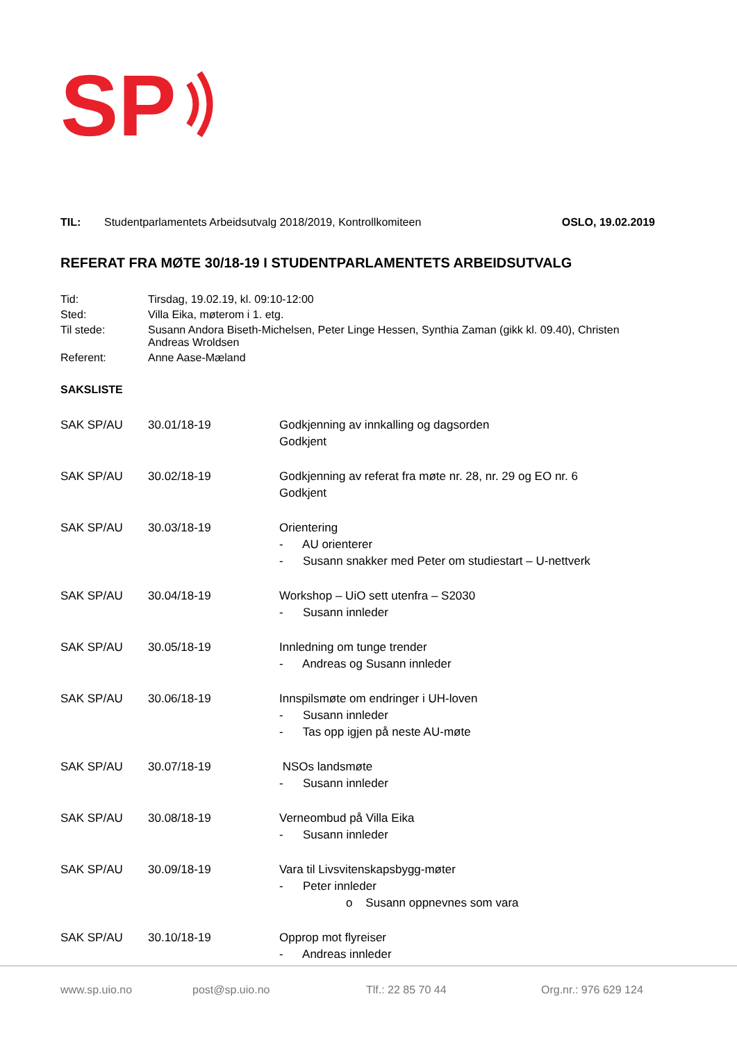SP
TIL: Studentparlamentets Arbeidsutvalg 2018/2019, Kontrollkomiteen OSLO, 19.02.2019
REFERAT FRA MØTE 30/18-19 I STUDENTPARLAMENTETS ARBEIDSUTVALG
| Tid: | Tirsdag, 19.02.19, kl. 09:10-12:00 |
| Sted: | Villa Eika, møterom i 1. etg. |
| Til stede: | Susann Andora Biseth-Michelsen, Peter Linge Hessen, Synthia Zaman (gikk kl. 09.40), Christen Andreas Wroldsen |
| Referent: | Anne Aase-Mæland |
SAKSLISTE
| SAK SP/AU | 30.01/18-19 | Godkjenning av innkalling og dagsorden Godkjent |
| SAK SP/AU | 30.02/18-19 | Godkjenning av referat fra møte nr. 28, nr. 29 og EO nr. 6 Godkjent |
| SAK SP/AU | 30.03/18-19 | Orientering - AU orienterer - Susann snakker med Peter om studiestart – U-nettverk |
| SAK SP/AU | 30.04/18-19 | Workshop – UiO sett utenfra – S2030 - Susann innleder |
| SAK SP/AU | 30.05/18-19 | Innledning om tunge trender - Andreas og Susann innleder |
| SAK SP/AU | 30.06/18-19 | Innspilsmøte om endringer i UH-loven - Susann innleder - Tas opp igjen på neste AU-møte |
| SAK SP/AU | 30.07/18-19 | NSOs landsmøte - Susann innleder |
| SAK SP/AU | 30.08/18-19 | Verneombud på Villa Eika - Susann innleder |
| SAK SP/AU | 30.09/18-19 | Vara til Livsvitenskapsbygg-møter - Peter innleder o Susann oppnevnes som vara |
| SAK SP/AU | 30.10/18-19 | Opprop mot flyreiser - Andreas innleder |
www.sp.uio.no post@sp.uio.no Tlf.: 22 85 70 44 Org.nr.: 976 629 124